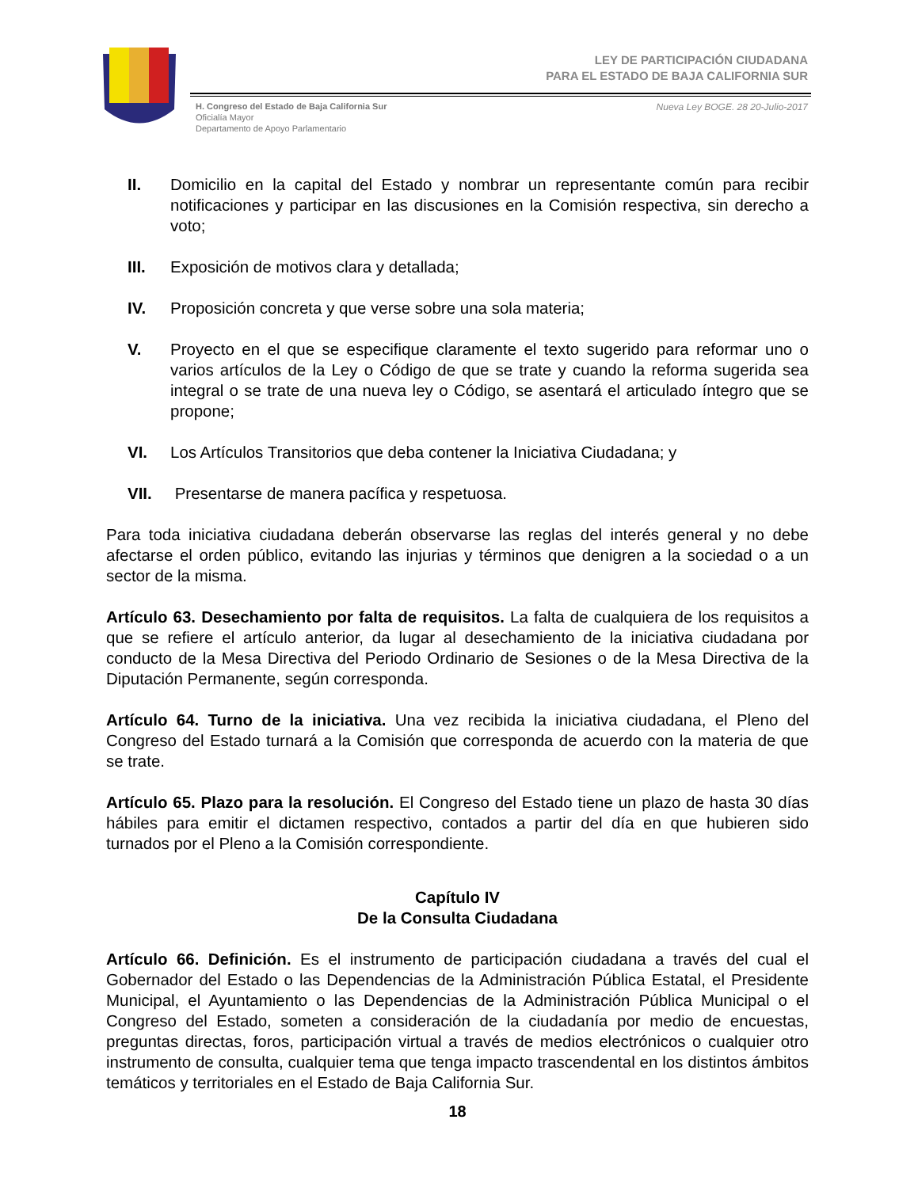LEY DE PARTICIPACIÓN CIUDADANA
PARA EL ESTADO DE BAJA CALIFORNIA SUR
H. Congreso del Estado de Baja California Sur
Oficialía Mayor
Departamento de Apoyo Parlamentario
Nueva Ley BOGE. 28 20-Julio-2017
II. Domicilio en la capital del Estado y nombrar un representante común para recibir notificaciones y participar en las discusiones en la Comisión respectiva, sin derecho a voto;
III. Exposición de motivos clara y detallada;
IV. Proposición concreta y que verse sobre una sola materia;
V. Proyecto en el que se especifique claramente el texto sugerido para reformar uno o varios artículos de la Ley o Código de que se trate y cuando la reforma sugerida sea integral o se trate de una nueva ley o Código, se asentará el articulado íntegro que se propone;
VI. Los Artículos Transitorios que deba contener la Iniciativa Ciudadana; y
VII. Presentarse de manera pacífica y respetuosa.
Para toda iniciativa ciudadana deberán observarse las reglas del interés general y no debe afectarse el orden público, evitando las injurias y términos que denigren a la sociedad o a un sector de la misma.
Artículo 63. Desechamiento por falta de requisitos. La falta de cualquiera de los requisitos a que se refiere el artículo anterior, da lugar al desechamiento de la iniciativa ciudadana por conducto de la Mesa Directiva del Periodo Ordinario de Sesiones o de la Mesa Directiva de la Diputación Permanente, según corresponda.
Artículo 64. Turno de la iniciativa. Una vez recibida la iniciativa ciudadana, el Pleno del Congreso del Estado turnará a la Comisión que corresponda de acuerdo con la materia de que se trate.
Artículo 65. Plazo para la resolución. El Congreso del Estado tiene un plazo de hasta 30 días hábiles para emitir el dictamen respectivo, contados a partir del día en que hubieren sido turnados por el Pleno a la Comisión correspondiente.
Capítulo IV
De la Consulta Ciudadana
Artículo 66. Definición. Es el instrumento de participación ciudadana a través del cual el Gobernador del Estado o las Dependencias de la Administración Pública Estatal, el Presidente Municipal, el Ayuntamiento o las Dependencias de la Administración Pública Municipal o el Congreso del Estado, someten a consideración de la ciudadanía por medio de encuestas, preguntas directas, foros, participación virtual a través de medios electrónicos o cualquier otro instrumento de consulta, cualquier tema que tenga impacto trascendental en los distintos ámbitos temáticos y territoriales en el Estado de Baja California Sur.
18